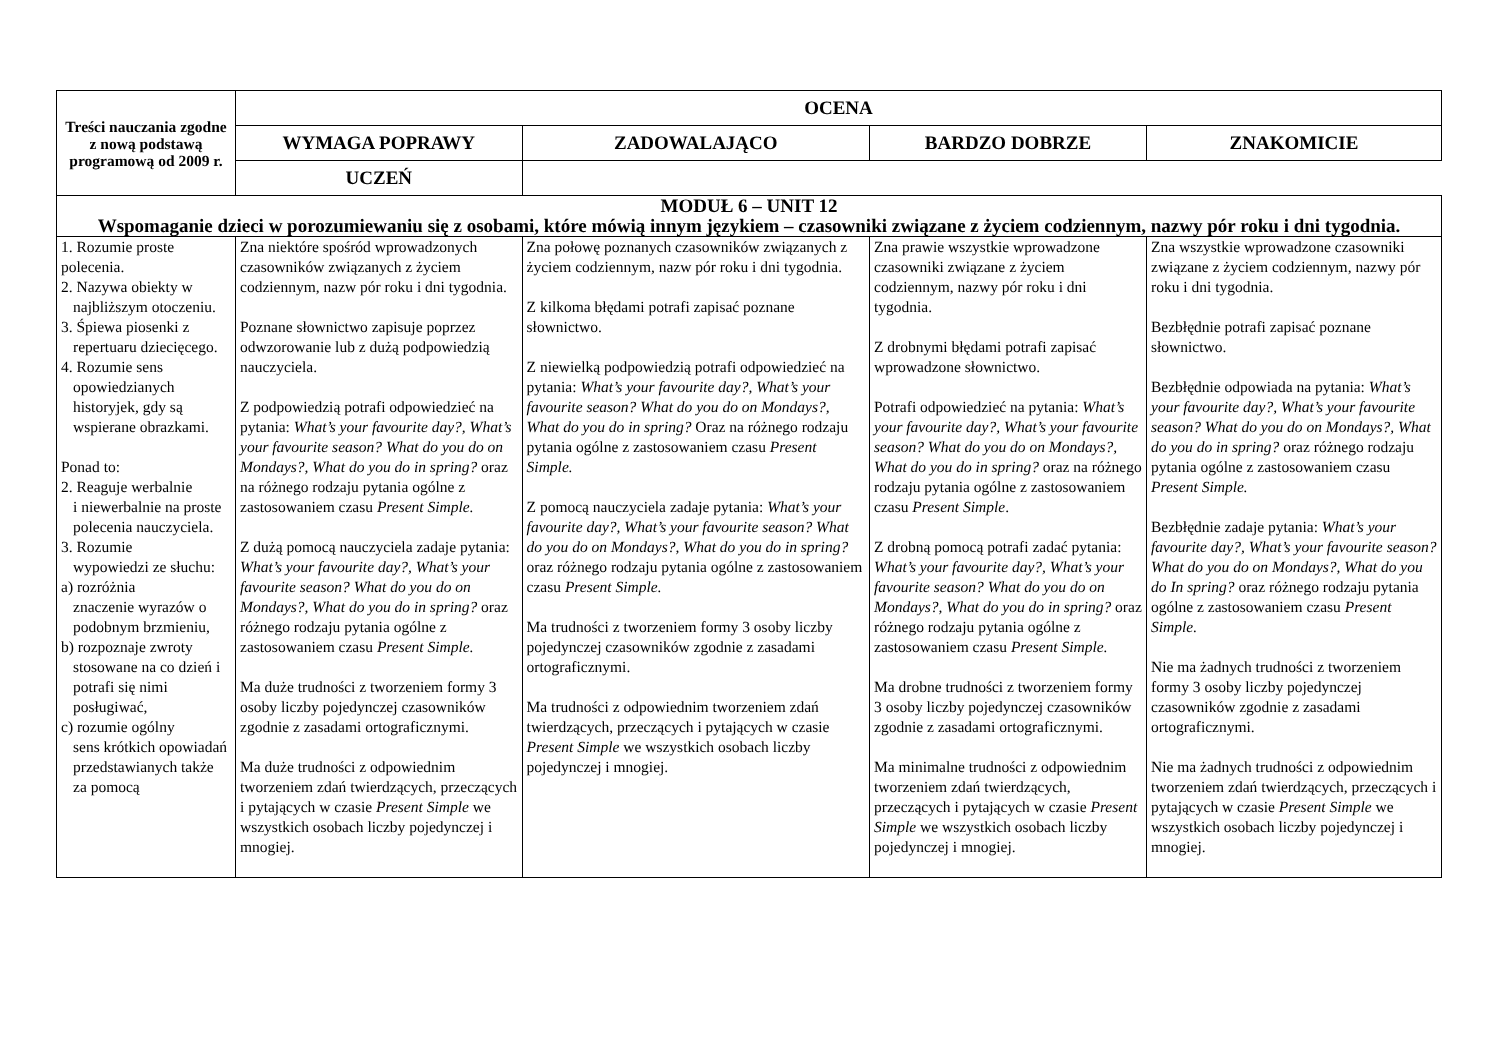| Treści nauczania zgodne z nową podstawą programową od 2009 r. | OCENA | | | |
| --- | --- | --- | --- | --- |
| | WYMAGA POPRAWY | ZADOWALAJĄCO | BARDZO DOBRZE | ZNAKOMICIE |
| | UCZEŃ | | | |
| MODUŁ 6 – UNIT 12 Wspomaganie dzieci w porozumiewaniu się z osobami, które mówią innym językiem – czasowniki związane z życiem codziennym, nazwy pór roku i dni tygodnia. | | | | |
| 1. Rozumie proste polecenia. 2. Nazywa obiekty w najbliższym otoczeniu. 3. Śpiewa piosenki z repertuaru dziecięcego. 4. Rozumie sens opowiedzianych historyjek, gdy są wspierane obrazkami. Ponad to: 2. Reaguje werbalnie i niewerbalnie na proste polecenia nauczyciela. 3. Rozumie wypowiedzi ze słuchu: a) rozróżnia znaczenie wyrazów o podobnym brzmieniu, b) rozpoznaje zwroty stosowane na co dzień i potrafi się nimi posługiwać, c) rozumie ogólny sens krótkich opowiadań przedstawianych także za pomocą | Zna niektóre spośród wprowadzonych czasowników związanych z życiem codziennym, nazw pór roku i dni tygodnia. Poznane słownictwo zapisuje poprzez odwzorowanie lub z dużą podpowiedzią nauczyciela. Z podpowiedzią potrafi odpowiedzieć na pytania: What’s your favourite day?, What’s your favourite season? What do you do on Mondays?, What do you do in spring? oraz na różnego rodzaju pytania ogólne z zastosowaniem czasu Present Simple. Z dużą pomocą nauczyciela zadaje pytania: What’s your favourite day?, What’s your favourite season? What do you do on Mondays?, What do you do in spring? oraz różnego rodzaju pytania ogólne z zastosowaniem czasu Present Simple. Ma duże trudności z tworzeniem formy 3 osoby liczby pojedynczej czasowników zgodnie z zasadami ortograficznymi. Ma duże trudności z odpowiednim tworzeniem zdań twierdzących, przeczących i pytających w czasie Present Simple we wszystkich osobach liczby pojedynczej i mnogiej. | Zna połowę poznanych czasowników związanych z życiem codziennym, nazw pór roku i dni tygodnia. Z kilkoma błędami potrafi zapisać poznane słownictwo. Z niewielką podpowiedzią potrafi odpowiedzieć na pytania: What’s your favourite day?, What’s your favourite season? What do you do on Mondays?, What do you do in spring? Oraz na różnego rodzaju pytania ogólne z zastosowaniem czasu Present Simple. Z pomocą nauczyciela zadaje pytania: What’s your favourite day?, What’s your favourite season? What do you do on Mondays?, What do you do in spring? oraz różnego rodzaju pytania ogólne z zastosowaniem czasu Present Simple. Ma trudności z tworzeniem formy 3 osoby liczby pojedynczej czasowników zgodnie z zasadami ortograficznymi. Ma trudności z odpowiednim tworzeniem zdań twierdzących, przeczących i pytających w czasie Present Simple we wszystkich osobach liczby pojedynczej i mnogiej. | Zna prawie wszystkie wprowadzone czasowniki związane z życiem codziennym, nazwy pór roku i dni tygodnia. Z drobnymi błędami potrafi zapisać wprowadzone słownictwo. Potrafi odpowiedzieć na pytania: What’s your favourite day?, What’s your favourite season? What do you do on Mondays?, What do you do in spring? oraz na różnego rodzaju pytania ogólne z zastosowaniem czasu Present Simple . Z drobną pomocą potrafi zadać pytania: What’s your favourite day?, What’s your favourite season? What do you do on Mondays?, What do you do in spring? oraz różnego rodzaju pytania ogólne z zastosowaniem czasu Present Simple. Ma drobne trudności z tworzeniem formy 3 osoby liczby pojedynczej czasowników zgodnie z zasadami ortograficznymi. Ma minimalne trudności z odpowiednim tworzeniem zdań twierdzących, przeczących i pytających w czasie Present Simple we wszystkich osobach liczby pojedynczej i mnogiej. | Zna wszystkie wprowadzone czasowniki związane z życiem codziennym, nazwy pór roku i dni tygodnia. Bezbłędnie potrafi zapisać poznane słownictwo. Bezbłędnie odpowiada na pytania: What’s your favourite day?, What’s your favourite season? What do you do on Mondays?, What do you do in spring? oraz różnego rodzaju pytania ogólne z zastosowaniem czasu Present Simple. Bezbłędnie zadaje pytania: What’s your favourite day?, What’s your favourite season? What do you do on Mondays?, What do you do In spring? oraz różnego rodzaju pytania ogólne z zastosowaniem czasu Present Simple. Nie ma żadnych trudności z tworzeniem formy 3 osoby liczby pojedynczej czasowników zgodnie z zasadami ortograficznymi. Nie ma żadnych trudności z odpowiednim tworzeniem zdań twierdzących, przeczących i pytających w czasie Present Simple we wszystkich osobach liczby pojedynczej i mnogiej. |